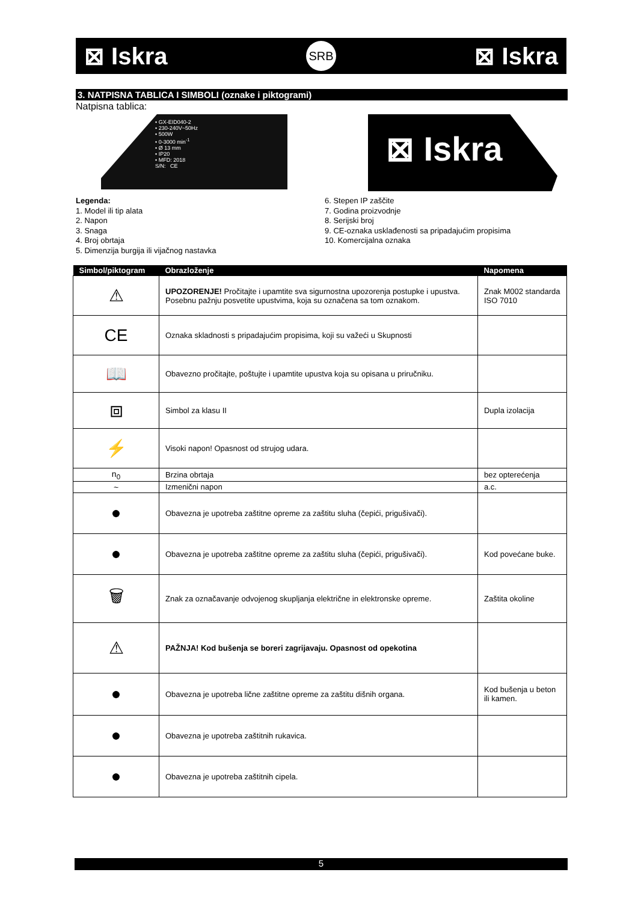⊠ Iskra SRB ⊠ Iskra
3. NATPISNA TABLICA I SIMBOLI (oznake i piktogrami)
Natpisna tablica:
• GX-EID040-2
• 230-240V~50Hz
• 500W
• 0-3000 min<sup>-1</sup>
• Ø 13 mm
• IP20
• MFD: 2018
S/N: CE
⊠ Iskra
Legenda:
1. Model ili tip alata
2. Napon
3. Snaga
4. Broj obrtaja
5. Dimenzija burgija ili vijačnog nastavka
6. Stepen IP zaščite
7. Godina proizvodnje
8. Serijski broj
9. CE-oznaka usklađenosti sa pripadajućim propisima
10. Komercijalna oznaka
| Simbol/piktogram | Obrazloženje | Napomena |
| --- | --- | --- |
| ⚠ | UPOZORENJE! Pročitajte i upamtite sva sigurnostna upozorenja postupke i upustva. Posebnu pažnju posvetite upustvima, koja su označena sa tom oznakom. | Znak M002 standarda ISO 7010 |
| CE | Oznaka skladnosti s pripadajućim propisima, koji su važeći u Skupnosti | |
| 📖 | Obavezno pročitajte, poštujte i upamtite upustva koja su opisana u priručniku. | |
| ⧈ | Simbol za klasu II | Dupla izolacija |
| ⚡ | Visoki napon! Opasnost od strujog udara. | |
| n<sub>0</sub> | Brzina obrtaja | bez opterećenja |
| ~ | Izmenični napon | a.c. |
| ● | Obavezna je upotreba zaštitne opreme za zaštitu sluha (čepići, prigušivači). | |
| ● | Obavezna je upotreba zaštitne opreme za zaštitu sluha (čepići, prigušivači). | Kod povećane buke. |
| 🗑 | Znak za označavanje odvojenog skupljanja električne in elektronske opreme. | Zaštita okoline |
| ⚠ | PAŽNJA! Kod bušenja se boreri zagrijavaju. Opasnost od opekotina | |
| ● | Obavezna je upotreba lične zaštitne opreme za zaštitu dišnih organa. | Kod bušenja u beton ili kamen. |
| ● | Obavezna je upotreba zaštitnih rukavica. | |
| ● | Obavezna je upotreba zaštitnih cipela. | |
5